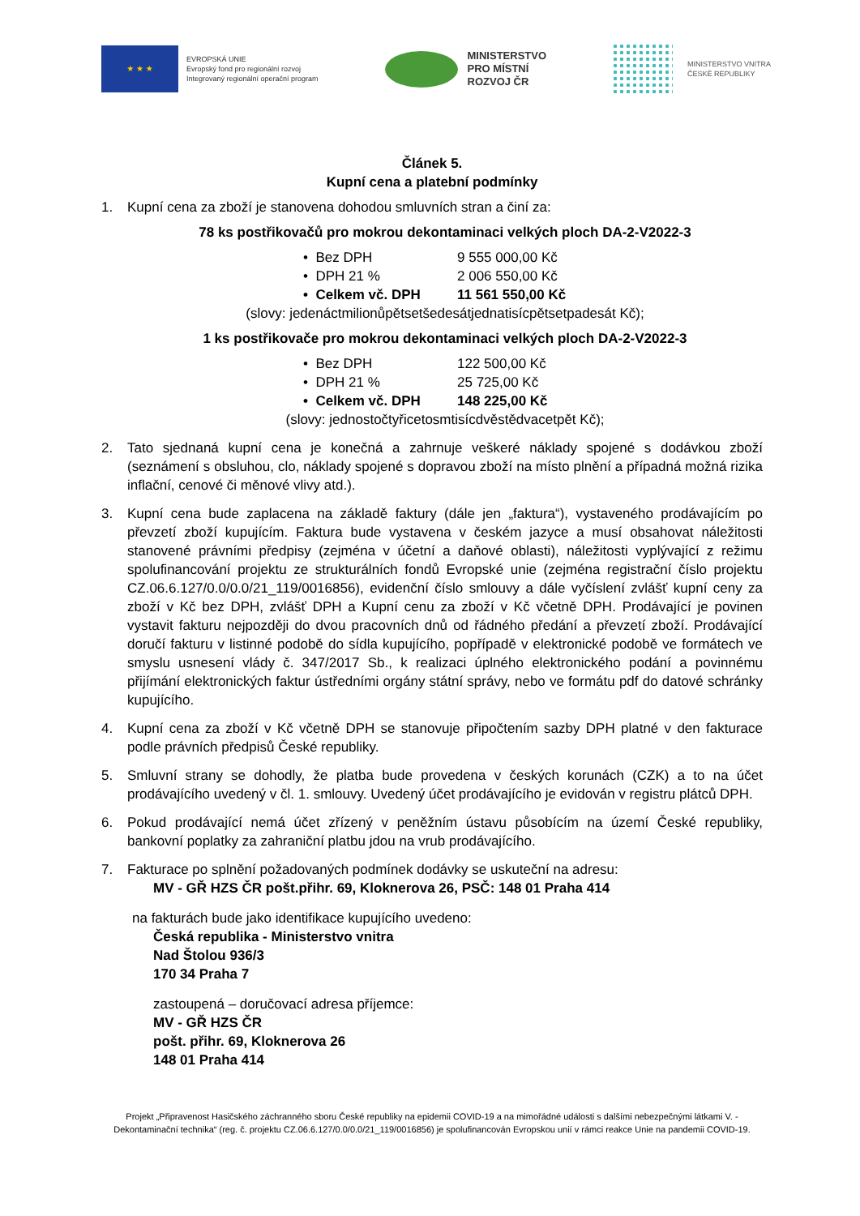★ ★ ★
EVROPSKÁ UNIE
Evropský fond pro regionální rozvoj
Integrovaný regionální operační program
MINISTERSTVO
PRO MÍSTNÍ
ROZVOJ ČR
MINISTERSTVO VNITRA
ČESKÉ REPUBLIKY
Článek 5.
Kupní cena a platební podmínky
1. Kupní cena za zboží je stanovena dohodou smluvních stran a činí za:
78 ks postřikovačů pro mokrou dekontaminaci velkých ploch DA-2-V2022-3
• Bez DPH 9 555 000,00 Kč
• DPH 21 % 2 006 550,00 Kč
• Celkem vč. DPH 11 561 550,00 Kč
(slovy: jedenáctmilionůpětsetšedesátjednatisícpětsetpadesát Kč);
1 ks postřikovače pro mokrou dekontaminaci velkých ploch DA-2-V2022-3
• Bez DPH 122 500,00 Kč
• DPH 21 % 25 725,00 Kč
• Celkem vč. DPH 148 225,00 Kč
(slovy: jednostočtyřicetosmtisícdvěstědvacetpět Kč);
2. Tato sjednaná kupní cena je konečná a zahrnuje veškeré náklady spojené s dodávkou zboží (seznámení s obsluhou, clo, náklady spojené s dopravou zboží na místo plnění a případná možná rizika inflační, cenové či měnové vlivy atd.).
3. Kupní cena bude zaplacena na základě faktury (dále jen „faktura“), vystaveného prodávajícím po převzetí zboží kupujícím. Faktura bude vystavena v českém jazyce a musí obsahovat náležitosti stanovené právními předpisy (zejména v účetní a daňové oblasti), náležitosti vyplývající z režimu spolufinancování projektu ze strukturálních fondů Evropské unie (zejména registrační číslo projektu CZ.06.6.127/0.0/0.0/21_119/0016856), evidenční číslo smlouvy a dále vyčíslení zvlášť kupní ceny za zboží v Kč bez DPH, zvlášť DPH a Kupní cenu za zboží v Kč včetně DPH. Prodávající je povinen vystavit fakturu nejpozději do dvou pracovních dnů od řádného předání a převzetí zboží. Prodávající doručí fakturu v listinné podobě do sídla kupujícího, popřípadě v elektronické podobě ve formátech ve smyslu usnesení vlády č. 347/2017 Sb., k realizaci úplného elektronického podání a povinnému přijímání elektronických faktur ústředními orgány státní správy, nebo ve formátu pdf do datové schránky kupujícího.
4. Kupní cena za zboží v Kč včetně DPH se stanovuje připočtením sazby DPH platné v den fakturace podle právních předpisů České republiky.
5. Smluvní strany se dohodly, že platba bude provedena v českých korunách (CZK) a to na účet prodávajícího uvedený v čl. 1. smlouvy. Uvedený účet prodávajícího je evidován v registru plátců DPH.
6. Pokud prodávající nemá účet zřízený v peněžním ústavu působícím na území České republiky, bankovní poplatky za zahraniční platbu jdou na vrub prodávajícího.
7. Fakturace po splnění požadovaných podmínek dodávky se uskuteční na adresu:
MV - GŘ HZS ČR pošt.přihr. 69, Kloknerova 26, PSČ: 148 01 Praha 414
na fakturách bude jako identifikace kupujícího uvedeno:
Česká republika - Ministerstvo vnitra
Nad Štolou 936/3
170 34 Praha 7
zastoupená – doručovací adresa příjemce:
MV - GŘ HZS ČR
pošt. přihr. 69, Kloknerova 26
148 01 Praha 414
Projekt „Připravenost Hasičského záchranného sboru České republiky na epidemii COVID-19 a na mimořádné události s dalšími nebezpečnými látkami V. - Dekontaminační technika“ (reg. č. projektu CZ.06.6.127/0.0/0.0/21_119/0016856) je spolufinancován Evropskou unií v rámci reakce Unie na pandemii COVID-19.